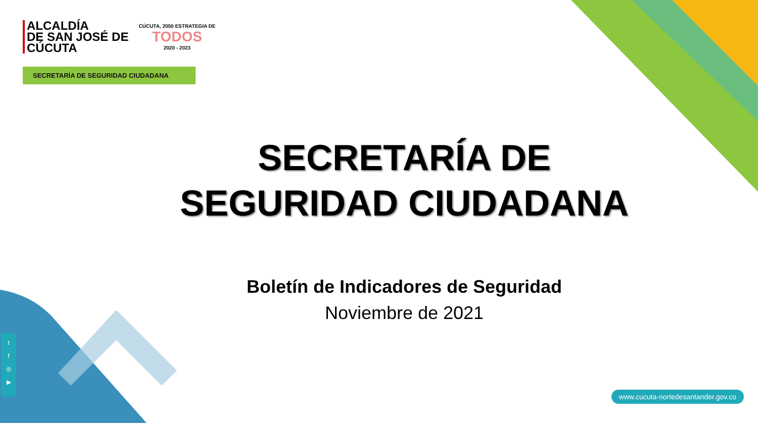ALCALDÍA
DE SAN JOSÉ DE
CÚCUTA
CÚCUTA, 2050 ESTRATEGIA DE
TODOS
2020 - 2023
SECRETARÍA DE SEGURIDAD CIUDADANA
SECRETARÍA DE SEGURIDAD CIUDADANA
Boletín de Indicadores de Seguridad
Noviembre de 2021
t
f
◎
▶
www.cucuta-nortedesantander.gov.co